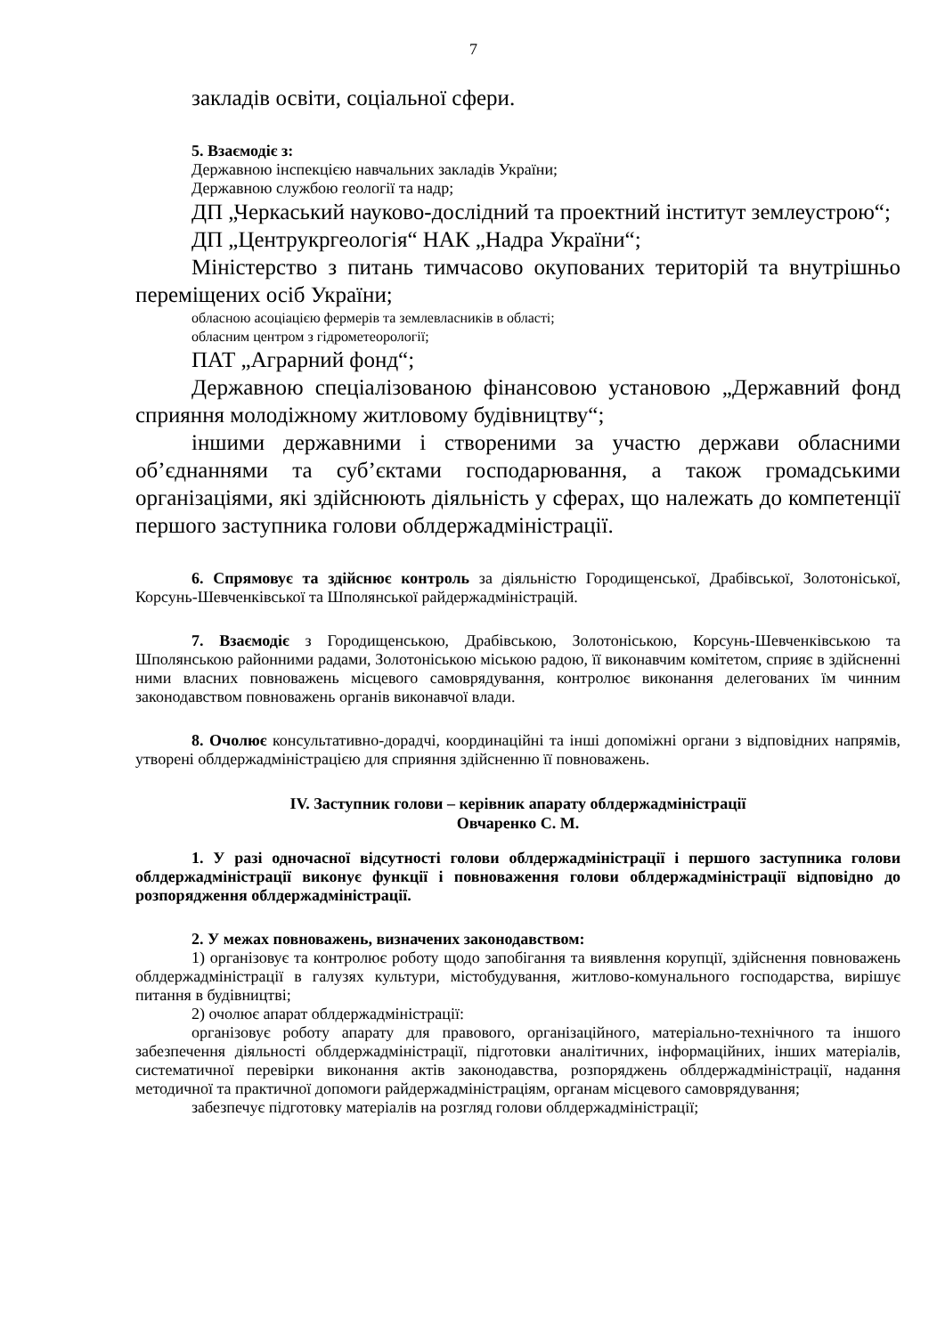7
закладів освіти, соціальної сфери.
5. Взаємодіє з:
Державною інспекцією навчальних закладів України;
Державною службою геології та надр;
ДП „Черкаський науково-дослідний та проектний інститут землеустрою“;
ДП „Центрукргеологія“ НАК „Надра України“;
Міністерство з питань тимчасово окупованих територій та внутрішньо переміщених осіб України;
обласною асоціацією фермерів та землевласників в області;
обласним центром з гідрометеорології;
ПАТ „Аграрний фонд“;
Державною спеціалізованою фінансовою установою „Державний фонд сприяння молодіжному житловому будівництву“;
іншими державними і створеними за участю держави обласними об’єднаннями та суб’єктами господарювання, а також громадськими організаціями, які здійснюють діяльність у сферах, що належать до компетенції першого заступника голови облдержадміністрації.
6. Спрямовує та здійснює контроль за діяльністю Городищенської, Драбівської, Золотоніської, Корсунь-Шевченківської та Шполянської райдержадміністрацій.
7. Взаємодіє з Городищенською, Драбівською, Золотоніською, Корсунь-Шевченківською та Шполянською районними радами, Золотоніською міською радою, її виконавчим комітетом, сприяє в здійсненні ними власних повноважень місцевого самоврядування, контролює виконання делегованих їм чинним законодавством повноважень органів виконавчої влади.
8. Очолює консультативно-дорадчі, координаційні та інші допоміжні органи з відповідних напрямів, утворені облдержадміністрацією для сприяння здійсненню її повноважень.
IV. Заступник голови – керівник апарату облдержадміністрації
Овчаренко С. М.
1. У разі одночасної відсутності голови облдержадміністрації і першого заступника голови облдержадміністрації виконує функції і повноваження голови облдержадміністрації відповідно до розпорядження облдержадміністрації.
2. У межах повноважень, визначених законодавством:
1) організовує та контролює роботу щодо запобігання та виявлення корупції, здійснення повноважень облдержадміністрації в галузях культури, містобудування, житлово-комунального господарства, вирішує питання в будівництві;
2) очолює апарат облдержадміністрації:
організовує роботу апарату для правового, організаційного, матеріально-технічного та іншого забезпечення діяльності облдержадміністрації, підготовки аналітичних, інформаційних, інших матеріалів, систематичної перевірки виконання актів законодавства, розпоряджень облдержадміністрації, надання методичної та практичної допомоги райдержадміністраціям, органам місцевого самоврядування;
забезпечує підготовку матеріалів на розгляд голови облдержадміністрації;